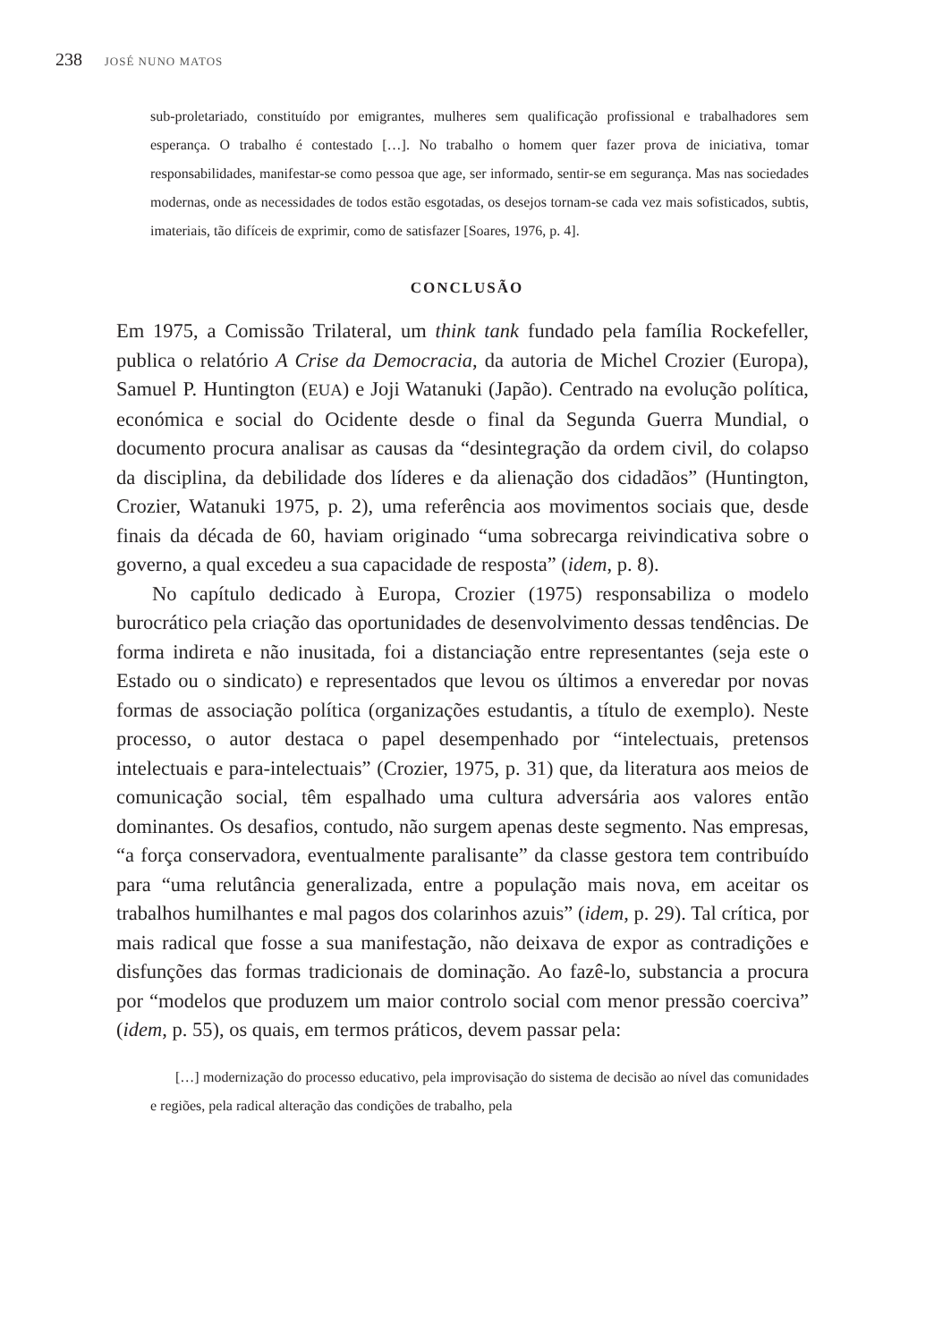238 JOSÉ NUNO MATOS
sub-proletariado, constituído por emigrantes, mulheres sem qualificação profissional e trabalhadores sem esperança. O trabalho é contestado […]. No trabalho o homem quer fazer prova de iniciativa, tomar responsabilidades, manifestar-se como pessoa que age, ser informado, sentir-se em segurança. Mas nas sociedades modernas, onde as necessidades de todos estão esgotadas, os desejos tornam-se cada vez mais sofisticados, subtis, imateriais, tão difíceis de exprimir, como de satisfazer [Soares, 1976, p. 4].
CONCLUSÃO
Em 1975, a Comissão Trilateral, um think tank fundado pela família Rockefeller, publica o relatório A Crise da Democracia, da autoria de Michel Crozier (Europa), Samuel P. Huntington (EUA) e Joji Watanuki (Japão). Centrado na evolução política, económica e social do Ocidente desde o final da Segunda Guerra Mundial, o documento procura analisar as causas da “desintegração da ordem civil, do colapso da disciplina, da debilidade dos líderes e da alienação dos cidadãos” (Huntington, Crozier, Watanuki 1975, p. 2), uma referência aos movimentos sociais que, desde finais da década de 60, haviam originado “uma sobrecarga reivindicativa sobre o governo, a qual excedeu a sua capacidade de resposta” (idem, p. 8).
No capítulo dedicado à Europa, Crozier (1975) responsabiliza o modelo burocrático pela criação das oportunidades de desenvolvimento dessas tendências. De forma indireta e não inusitada, foi a distanciação entre representantes (seja este o Estado ou o sindicato) e representados que levou os últimos a enveredar por novas formas de associação política (organizações estudantis, a título de exemplo). Neste processo, o autor destaca o papel desempenhado por “intelectuais, pretensos intelectuais e para-intelectuais” (Crozier, 1975, p. 31) que, da literatura aos meios de comunicação social, têm espalhado uma cultura adversária aos valores então dominantes. Os desafios, contudo, não surgem apenas deste segmento. Nas empresas, “a força conservadora, eventualmente paralisante” da classe gestora tem contribuído para “uma relutância generalizada, entre a população mais nova, em aceitar os trabalhos humilhantes e mal pagos dos colarinhos azuis” (idem, p. 29). Tal crítica, por mais radical que fosse a sua manifestação, não deixava de expor as contradições e disfunções das formas tradicionais de dominação. Ao fazê-lo, substancia a procura por “modelos que produzem um maior controlo social com menor pressão coerciva” (idem, p. 55), os quais, em termos práticos, devem passar pela:
[…] modernização do processo educativo, pela improvisação do sistema de decisão ao nível das comunidades e regiões, pela radical alteração das condições de trabalho, pela